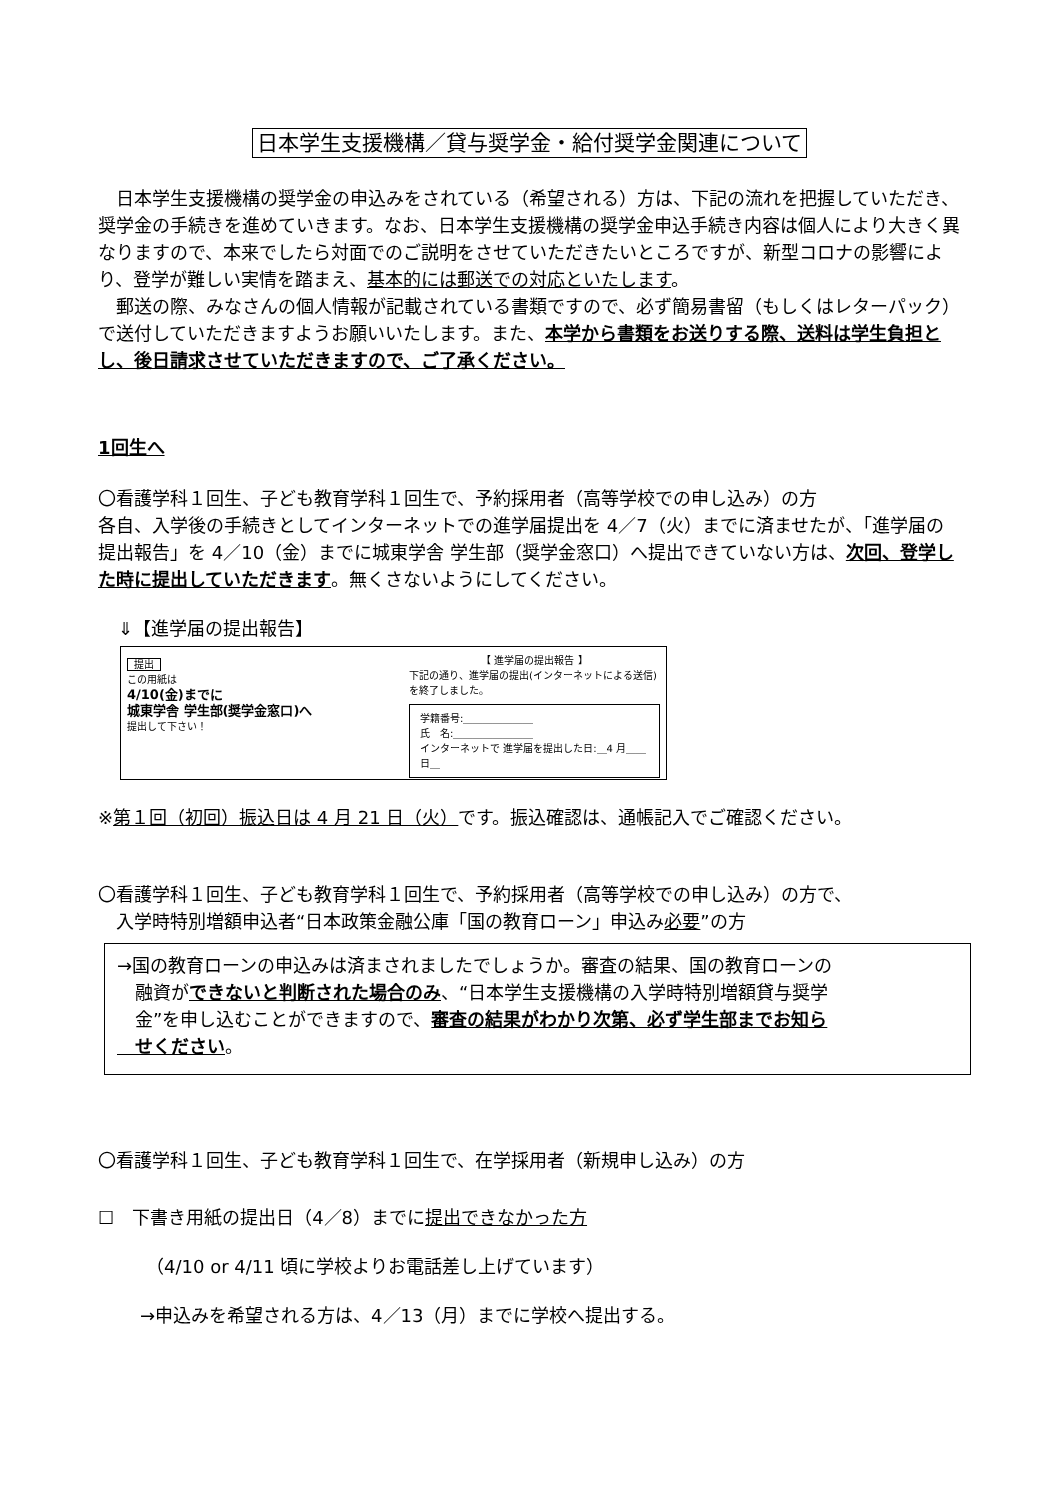日本学生支援機構／貸与奨学金・給付奨学金関連について
　日本学生支援機構の奨学金の申込みをされている（希望される）方は、下記の流れを把握していただき、奨学金の手続きを進めていきます。なお、日本学生支援機構の奨学金申込手続き内容は個人により大きく異なりますので、本来でしたら対面でのご説明をさせていただきたいところですが、新型コロナの影響により、登学が難しい実情を踏まえ、基本的には郵送での対応といたします。
　郵送の際、みなさんの個人情報が記載されている書類ですので、必ず簡易書留（もしくはレターパック）で送付していただきますようお願いいたします。また、本学から書類をお送りする際、送料は学生負担とし、後日請求させていただきますので、ご了承ください。
1回生へ
〇看護学科１回生、子ども教育学科１回生で、予約採用者（高等学校での申し込み）の方
各自、入学後の手続きとしてインターネットでの進学届提出を 4／7（火）までに済ませたが、「進学届の提出報告」を 4／10（金）までに城東学舎 学生部（奨学金窓口）へ提出できていない方は、次回、登学した時に提出していただきます。無くさないようにしてください。
⇓【進学届の提出報告】
提出
この用紙は
4/10(金)までに
城東学舎 学生部(奨学金窓口)へ
提出して下さい！
【 進学届の提出報告 】
下記の通り、進学届の提出(インターネットによる送信)を終了しました。
学籍番号:＿＿＿＿＿＿＿
氏　名:＿＿＿＿＿＿＿＿
インターネットで 進学届を提出した日:＿4 月＿＿日＿
※第１回（初回）振込日は 4 月 21 日（火）です。振込確認は、通帳記入でご確認ください。
〇看護学科１回生、子ども教育学科１回生で、予約採用者（高等学校での申し込み）の方で、
　入学時特別増額申込者“日本政策金融公庫「国の教育ローン」申込み必要”の方
→国の教育ローンの申込みは済まされましたでしょうか。審査の結果、国の教育ローンの
　融資ができないと判断された場合のみ、“日本学生支援機構の入学時特別増額貸与奨学
　金”を申し込むことができますので、審査の結果がわかり次第、必ず学生部までお知ら
　せください。
〇看護学科１回生、子ども教育学科１回生で、在学採用者（新規申し込み）の方
☐　下書き用紙の提出日（4／8）までに提出できなかった方
（4/10 or 4/11 頃に学校よりお電話差し上げています）
→申込みを希望される方は、4／13（月）までに学校へ提出する。